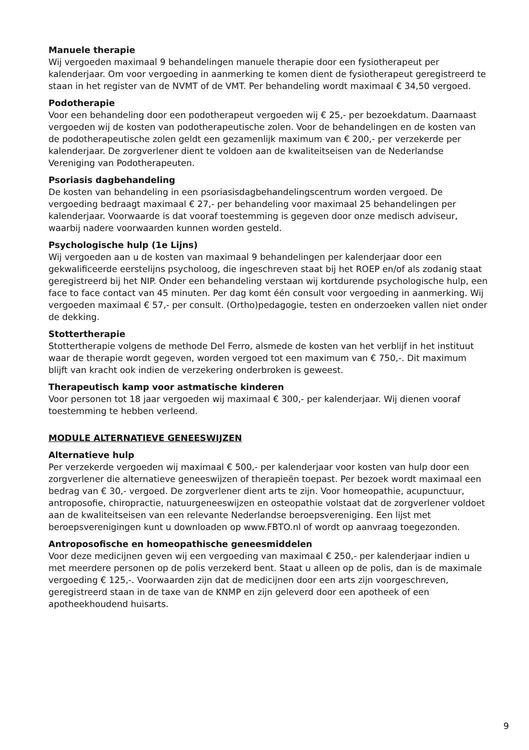Manuele therapie
Wij vergoeden maximaal 9 behandelingen manuele therapie door een fysiotherapeut per kalenderjaar. Om voor vergoeding in aanmerking te komen dient de fysiotherapeut geregistreerd te staan in het register van de NVMT of de VMT. Per behandeling wordt maximaal € 34,50 vergoed.
Podotherapie
Voor een behandeling door een podotherapeut vergoeden wij € 25,- per bezoekdatum. Daarnaast vergoeden wij de kosten van podotherapeutische zolen. Voor de behandelingen en de kosten van de podotherapeutische zolen geldt een gezamenlijk maximum van € 200,- per verzekerde per kalenderjaar. De zorgverlener dient te voldoen aan de kwaliteitseisen van de Nederlandse Vereniging van Podotherapeuten.
Psoriasis dagbehandeling
De kosten van behandeling in een psoriasisdagbehandelingscentrum worden vergoed. De vergoeding bedraagt maximaal € 27,- per behandeling voor maximaal 25 behandelingen per kalenderjaar. Voorwaarde is dat vooraf toestemming is gegeven door onze medisch adviseur, waarbij nadere voorwaarden kunnen worden gesteld.
Psychologische hulp (1e Lijns)
Wij vergoeden aan u de kosten van maximaal 9 behandelingen per kalenderjaar door een gekwalificeerde eerstelijns psycholoog, die ingeschreven staat bij het ROEP en/of als zodanig staat geregistreerd bij het NIP. Onder een behandeling verstaan wij kortdurende psychologische hulp, een face to face contact van 45 minuten. Per dag komt één consult voor vergoeding in aanmerking. Wij vergoeden maximaal € 57,- per consult. (Ortho)pedagogie, testen en onderzoeken vallen niet onder de dekking.
Stottertherapie
Stottertherapie volgens de methode Del Ferro, alsmede de kosten van het verblijf in het instituut waar de therapie wordt gegeven, worden vergoed tot een maximum van € 750,-. Dit maximum blijft van kracht ook indien de verzekering onderbroken is geweest.
Therapeutisch kamp voor astmatische kinderen
Voor personen tot 18 jaar vergoeden wij maximaal € 300,- per kalenderjaar. Wij dienen vooraf toestemming te hebben verleend.
MODULE ALTERNATIEVE GENEESWIJZEN
Alternatieve hulp
Per verzekerde vergoeden wij maximaal € 500,- per kalenderjaar voor kosten van hulp door een zorgverlener die alternatieve geneeswijzen of therapieën toepast. Per bezoek wordt maximaal een bedrag van € 30,- vergoed. De zorgverlener dient arts te zijn. Voor homeopathie, acupunctuur, antroposofie, chiropractie, natuurgeneeswijzen en osteopathie volstaat dat de zorgverlener voldoet aan de kwaliteitseisen van een relevante Nederlandse beroepsvereniging. Een lijst met beroepsverenigingen kunt u downloaden op www.FBTO.nl of wordt op aanvraag toegezonden.
Antroposofische en homeopathische geneesmiddelen
Voor deze medicijnen geven wij een vergoeding van maximaal € 250,- per kalenderjaar indien u met meerdere personen op de polis verzekerd bent. Staat u alleen op de polis, dan is de maximale vergoeding € 125,-. Voorwaarden zijn dat de medicijnen door een arts zijn voorgeschreven, geregistreerd staan in de taxe van de KNMP en zijn geleverd door een apotheek of een apotheekhoudend huisarts.
9